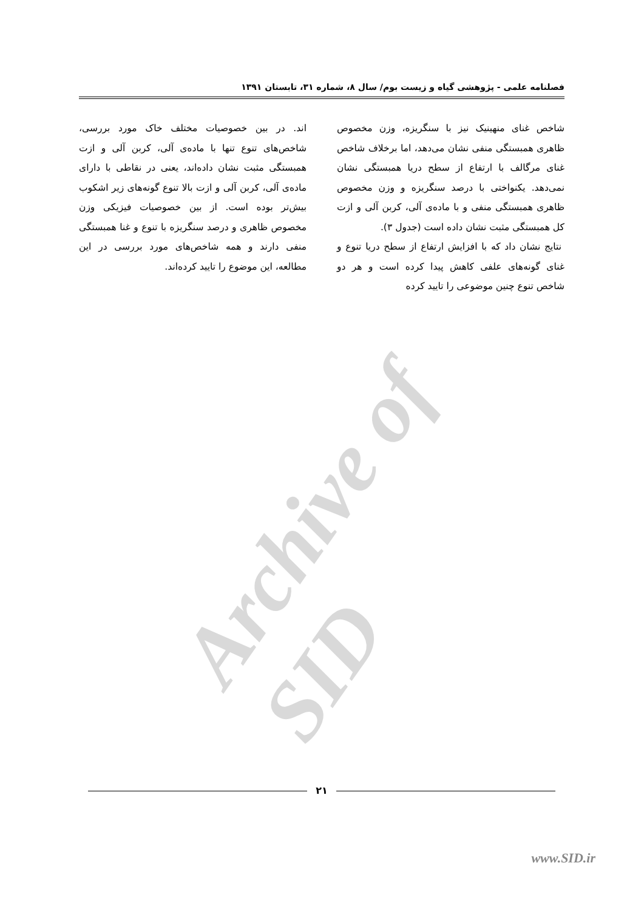فصلنامه علمی - پژوهشی گیاه و زیست بوم/ سال ۸، شماره ۳۱، تابستان ۱۳۹۱
شاخص غنای منهینیک نیز با سنگریزه، وزن مخصوص ظاهری همبستگی منفی نشان می‌دهد، اما برخلاف شاخص غنای مرگالف با ارتفاع از سطح دریا همبستگی نشان نمی‌دهد. یکنواختی با درصد سنگریزه و وزن مخصوص ظاهری همبستگی منفی و با ماده‌ی آلی، کربن آلی و ازت کل همبستگی مثبت نشان داده است (جدول ۳).
نتایج نشان داد که با افزایش ارتفاع از سطح دریا تنوع و غنای گونه‌های علفی کاهش پیدا کرده است و هر دو شاخص تنوع چنین موضوعی را تایید کرده
اند. در بین خصوصیات مختلف خاک مورد بررسی، شاخص‌های تنوع تنها با ماده‌ی آلی، کربن آلی و ازت همبستگی مثبت نشان داده‌اند، یعنی در نقاطی با دارای ماده‌ی آلی، کربن آلی و ازت بالا تنوع گونه‌های زیر اشکوب بیش‌تر بوده است. از بین خصوصیات فیزیکی وزن مخصوص ظاهری و درصد سنگریزه با تنوع و غنا همبستگی منفی دارند و همه شاخص‌های مورد بررسی در این مطالعه، این موضوع را تایید کرده‌اند.
Archive of SID
۲۱
www.SID.ir